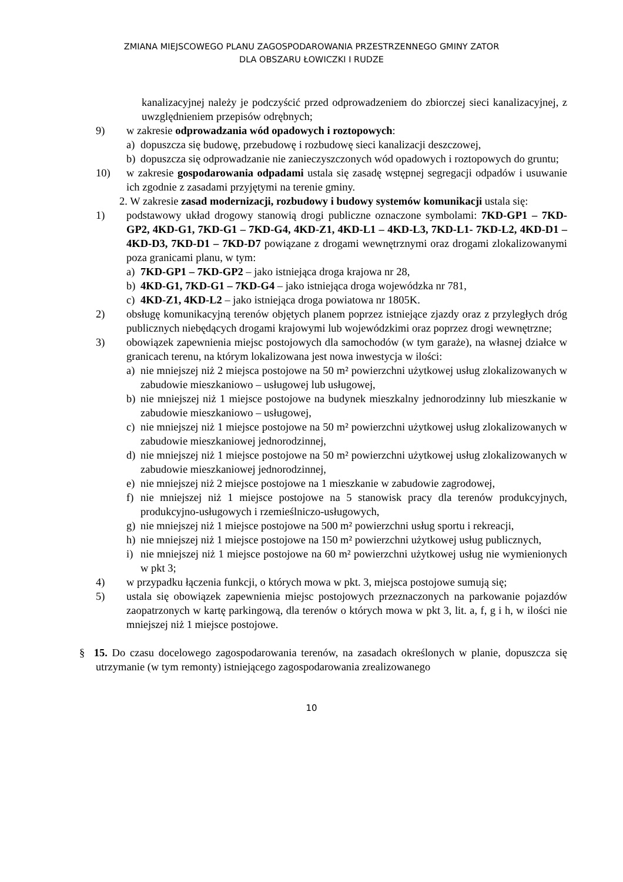ZMIANA MIEJSCOWEGO PLANU ZAGOSPODAROWANIA PRZESTRZENNEGO GMINY ZATOR
DLA OBSZARU ŁOWICZKI I RUDZE
kanalizacyjnej należy je podczyścić przed odprowadzeniem do zbiorczej sieci kanalizacyjnej, z uwzględnieniem przepisów odrębnych;
9) w zakresie odprowadzania wód opadowych i roztopowych:
a) dopuszcza się budowę, przebudowę i rozbudowę sieci kanalizacji deszczowej,
b) dopuszcza się odprowadzanie nie zanieczyszczonych wód opadowych i roztopowych do gruntu;
10) w zakresie gospodarowania odpadami ustala się zasadę wstępnej segregacji odpadów i usuwanie ich zgodnie z zasadami przyjętymi na terenie gminy.
2. W zakresie zasad modernizacji, rozbudowy i budowy systemów komunikacji ustala się:
1) podstawowy układ drogowy stanowią drogi publiczne oznaczone symbolami: 7KD-GP1 – 7KD-GP2, 4KD-G1, 7KD-G1 – 7KD-G4, 4KD-Z1, 4KD-L1 – 4KD-L3, 7KD-L1- 7KD-L2, 4KD-D1 – 4KD-D3, 7KD-D1 – 7KD-D7 powiązane z drogami wewnętrznymi oraz drogami zlokalizowanymi poza granicami planu, w tym:
a) 7KD-GP1 – 7KD-GP2 – jako istniejąca droga krajowa nr 28,
b) 4KD-G1, 7KD-G1 – 7KD-G4 – jako istniejąca droga wojewódzka nr 781,
c) 4KD-Z1, 4KD-L2 – jako istniejąca droga powiatowa nr 1805K.
2) obsługę komunikacyjną terenów objętych planem poprzez istniejące zjazdy oraz z przyległych dróg publicznych niebędących drogami krajowymi lub wojewódzkimi oraz poprzez drogi wewnętrzne;
3) obowiązek zapewnienia miejsc postojowych dla samochodów (w tym garaże), na własnej działce w granicach terenu, na którym lokalizowana jest nowa inwestycja w ilości:
a) nie mniejszej niż 2 miejsca postojowe na 50 m² powierzchni użytkowej usług zlokalizowanych w zabudowie mieszkaniowo – usługowej lub usługowej,
b) nie mniejszej niż 1 miejsce postojowe na budynek mieszkalny jednorodzinny lub mieszkanie w zabudowie mieszkaniowo – usługowej,
c) nie mniejszej niż 1 miejsce postojowe na 50 m² powierzchni użytkowej usług zlokalizowanych w zabudowie mieszkaniowej jednorodzinnej,
d) nie mniejszej niż 1 miejsce postojowe na 50 m² powierzchni użytkowej usług zlokalizowanych w zabudowie mieszkaniowej jednorodzinnej,
e) nie mniejszej niż 2 miejsce postojowe na 1 mieszkanie w zabudowie zagrodowej,
f) nie mniejszej niż 1 miejsce postojowe na 5 stanowisk pracy dla terenów produkcyjnych, produkcyjno-usługowych i rzemieślniczo-usługowych,
g) nie mniejszej niż 1 miejsce postojowe na 500 m² powierzchni usług sportu i rekreacji,
h) nie mniejszej niż 1 miejsce postojowe na 150 m² powierzchni użytkowej usług publicznych,
i) nie mniejszej niż 1 miejsce postojowe na 60 m² powierzchni użytkowej usług nie wymienionych w pkt 3;
4) w przypadku łączenia funkcji, o których mowa w pkt. 3, miejsca postojowe sumują się;
5) ustala się obowiązek zapewnienia miejsc postojowych przeznaczonych na parkowanie pojazdów zaopatrzonych w kartę parkingową, dla terenów o których mowa w pkt 3, lit. a, f, g i h, w ilości nie mniejszej niż 1 miejsce postojowe.
§ 15. Do czasu docelowego zagospodarowania terenów, na zasadach określonych w planie, dopuszcza się utrzymanie (w tym remonty) istniejącego zagospodarowania zrealizowanego
10